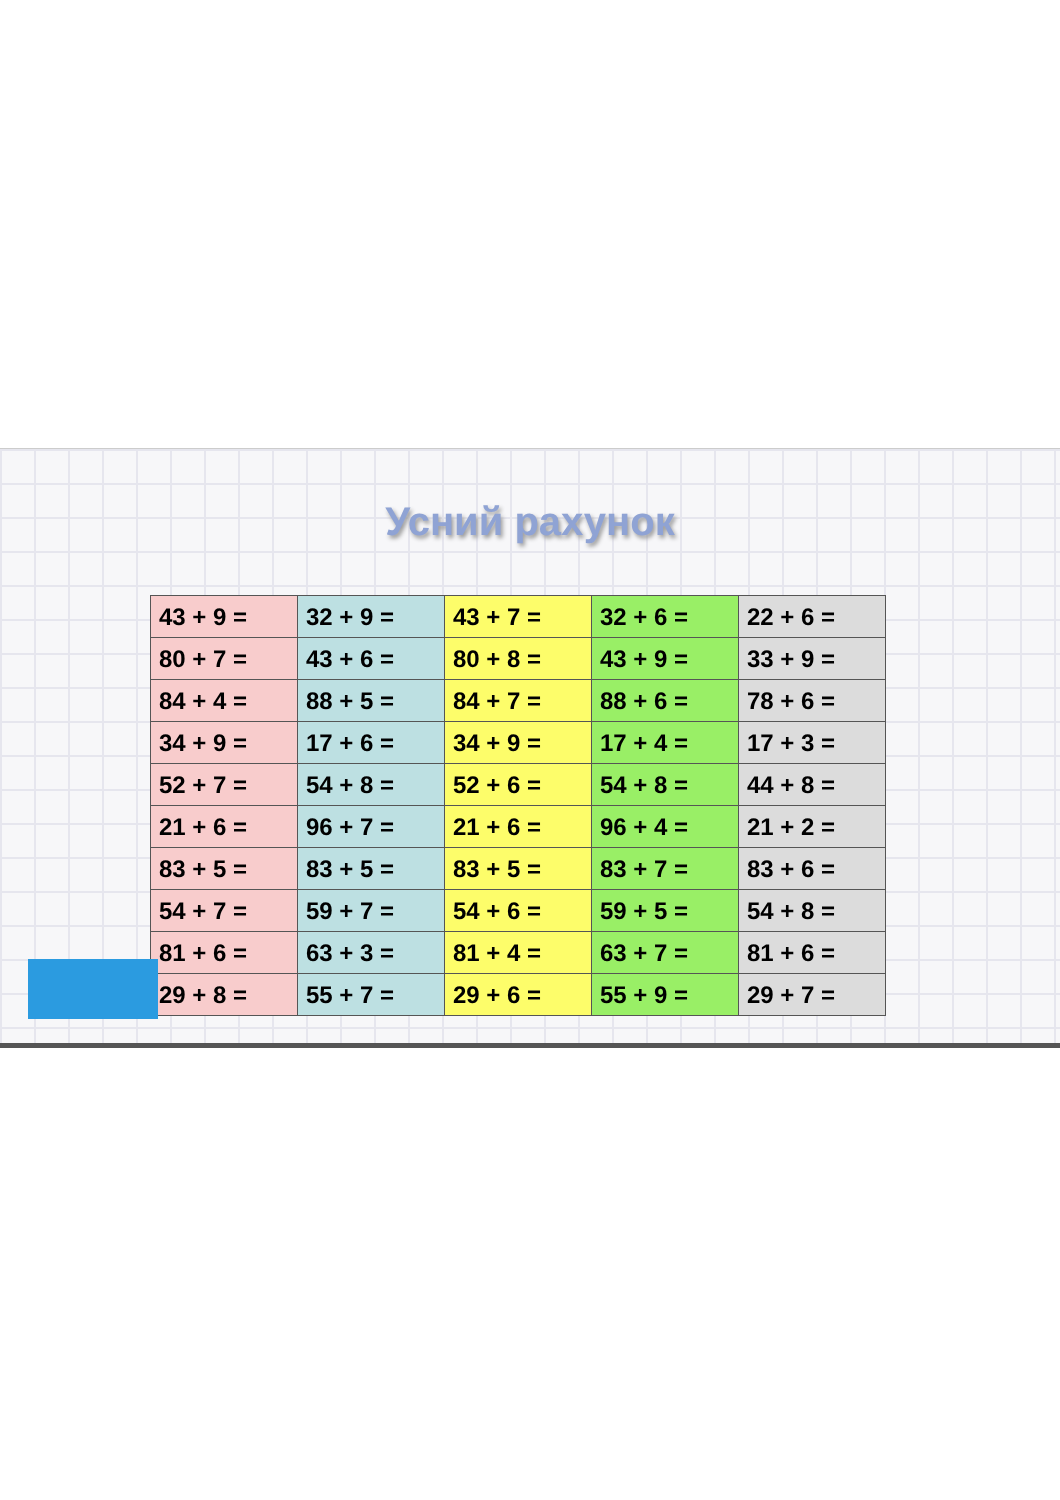Усний рахунок
| 43 + 9 = | 32 + 9 = | 43 + 7 = | 32 + 6 = | 22 + 6 = |
| 80 + 7 = | 43 + 6 = | 80 + 8 = | 43 + 9 = | 33 + 9 = |
| 84 + 4 = | 88 + 5 = | 84 + 7 = | 88 + 6 = | 78 + 6 = |
| 34 + 9 = | 17 + 6 = | 34 + 9 = | 17 + 4 = | 17 + 3 = |
| 52 + 7 = | 54 + 8 = | 52 + 6 = | 54 + 8 = | 44 + 8 = |
| 21 + 6 = | 96 + 7 = | 21 + 6 = | 96 + 4 = | 21 + 2 = |
| 83 + 5 = | 83 + 5 = | 83 + 5 = | 83 + 7 = | 83 + 6 = |
| 54 + 7 = | 59 + 7 = | 54 + 6 = | 59 + 5 = | 54 + 8 = |
| 81 + 6 = | 63 + 3 = | 81 + 4 = | 63 + 7 = | 81 + 6 = |
| 29 + 8 = | 55 + 7 = | 29 + 6 = | 55 + 9 = | 29 + 7 = |